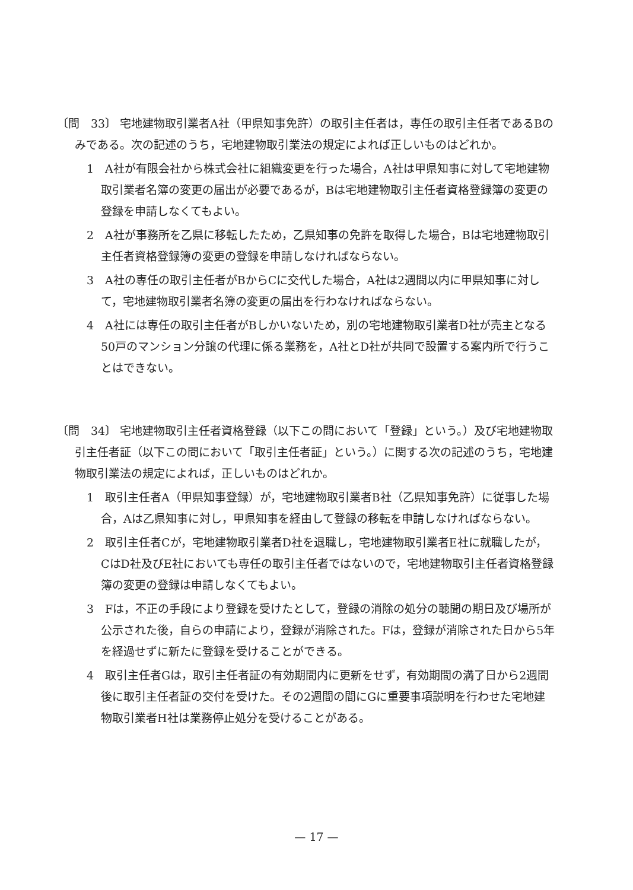〔問　33〕 宅地建物取引業者A社（甲県知事免許）の取引主任者は，専任の取引主任者であるBのみである。次の記述のうち，宅地建物取引業法の規定によれば正しいものはどれか。
1　A社が有限会社から株式会社に組織変更を行った場合，A社は甲県知事に対して宅地建物取引業者名簿の変更の届出が必要であるが，Bは宅地建物取引主任者資格登録簿の変更の登録を申請しなくてもよい。
2　A社が事務所を乙県に移転したため，乙県知事の免許を取得した場合，Bは宅地建物取引主任者資格登録簿の変更の登録を申請しなければならない。
3　A社の専任の取引主任者がBからCに交代した場合，A社は2週間以内に甲県知事に対して，宅地建物取引業者名簿の変更の届出を行わなければならない。
4　A社には専任の取引主任者がBしかいないため，別の宅地建物取引業者D社が売主となる50戸のマンション分譲の代理に係る業務を，A社とD社が共同で設置する案内所で行うことはできない。
〔問　34〕 宅地建物取引主任者資格登録（以下この問において「登録」という。）及び宅地建物取引主任者証（以下この問において「取引主任者証」という。）に関する次の記述のうち，宅地建物取引業法の規定によれば，正しいものはどれか。
1　取引主任者A（甲県知事登録）が，宅地建物取引業者B社（乙県知事免許）に従事した場合，Aは乙県知事に対し，甲県知事を経由して登録の移転を申請しなければならない。
2　取引主任者Cが，宅地建物取引業者D社を退職し，宅地建物取引業者E社に就職したが，CはD社及びE社においても専任の取引主任者ではないので，宅地建物取引主任者資格登録簿の変更の登録は申請しなくてもよい。
3　Fは，不正の手段により登録を受けたとして，登録の消除の処分の聴聞の期日及び場所が公示された後，自らの申請により，登録が消除された。Fは，登録が消除された日から5年を経過せずに新たに登録を受けることができる。
4　取引主任者Gは，取引主任者証の有効期間内に更新をせず，有効期間の満了日から2週間後に取引主任者証の交付を受けた。その2週間の間にGに重要事項説明を行わせた宅地建物取引業者H社は業務停止処分を受けることがある。
— 17 —